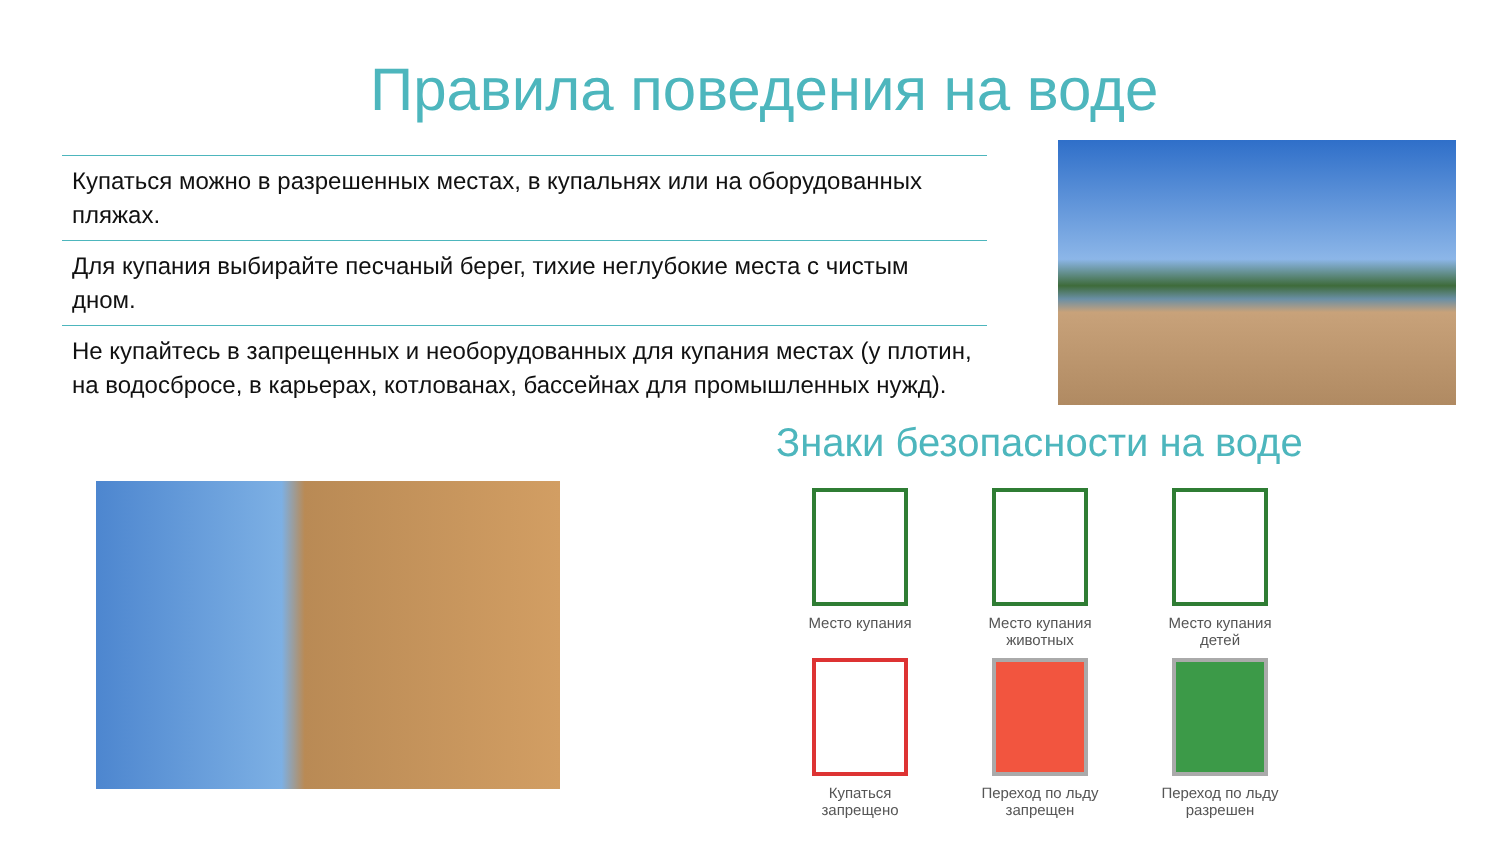Правила поведения на воде
Купаться можно в разрешенных местах, в купальнях или на оборудованных пляжах.
Для купания выбирайте песчаный берег, тихие неглубокие места с чистым дном.
Не купайтесь в запрещенных и необорудованных для купания местах (у плотин, на водосбросе, в карьерах, котлованах, бассейнах для промышленных нужд).
Знаки безопасности на воде
Место купания
Место купания
животных
Место купания
детей
Купаться
запрещено
Переход по льду
запрещен
Переход по льду
разрешен